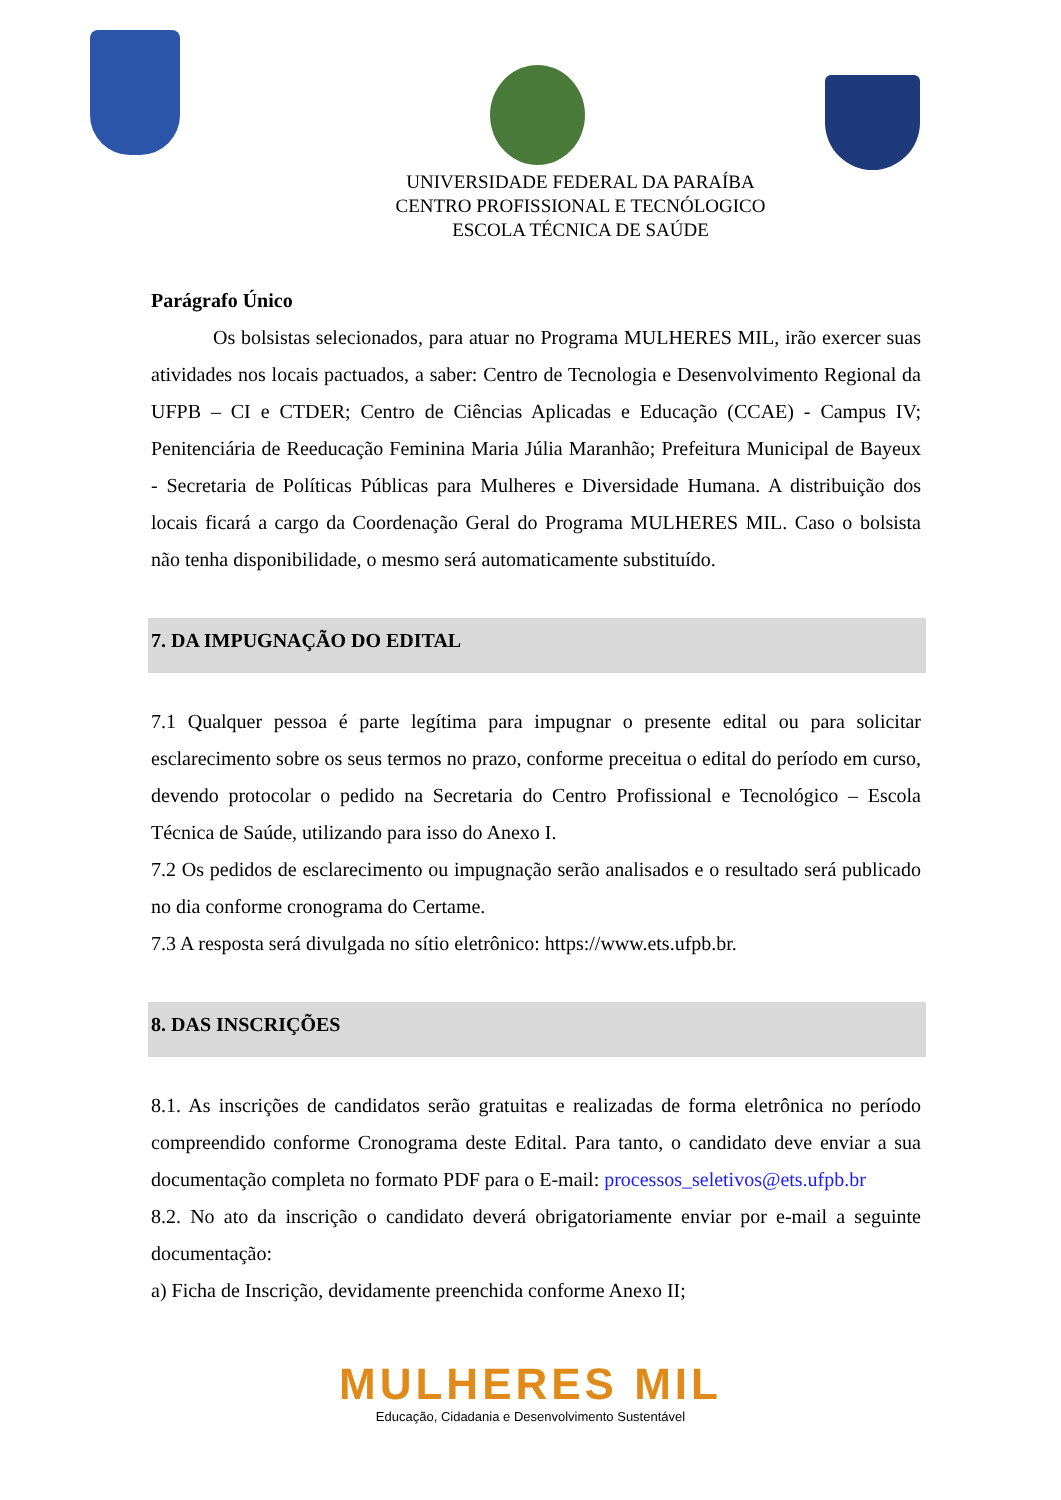UNIVERSIDADE FEDERAL DA PARAÍBA
CENTRO PROFISSIONAL E TECNÓLOGICO
ESCOLA TÉCNICA DE SAÚDE
Parágrafo Único
Os bolsistas selecionados, para atuar no Programa MULHERES MIL, irão exercer suas atividades nos locais pactuados, a saber: Centro de Tecnologia e Desenvolvimento Regional da UFPB – CI e CTDER; Centro de Ciências Aplicadas e Educação (CCAE) - Campus IV; Penitenciária de Reeducação Feminina Maria Júlia Maranhão; Prefeitura Municipal de Bayeux - Secretaria de Políticas Públicas para Mulheres e Diversidade Humana. A distribuição dos locais ficará a cargo da Coordenação Geral do Programa MULHERES MIL. Caso o bolsista não tenha disponibilidade, o mesmo será automaticamente substituído.
7. DA IMPUGNAÇÃO DO EDITAL
7.1 Qualquer pessoa é parte legítima para impugnar o presente edital ou para solicitar esclarecimento sobre os seus termos no prazo, conforme preceitua o edital do período em curso, devendo protocolar o pedido na Secretaria do Centro Profissional e Tecnológico – Escola Técnica de Saúde, utilizando para isso do Anexo I.
7.2 Os pedidos de esclarecimento ou impugnação serão analisados e o resultado será publicado no dia conforme cronograma do Certame.
7.3 A resposta será divulgada no sítio eletrônico: https://www.ets.ufpb.br.
8. DAS INSCRIÇÕES
8.1. As inscrições de candidatos serão gratuitas e realizadas de forma eletrônica no período compreendido conforme Cronograma deste Edital. Para tanto, o candidato deve enviar a sua documentação completa no formato PDF para o E-mail: processos_seletivos@ets.ufpb.br
8.2. No ato da inscrição o candidato deverá obrigatoriamente enviar por e-mail a seguinte documentação:
a) Ficha de Inscrição, devidamente preenchida conforme Anexo II;
MULHERES MIL
Educação, Cidadania e Desenvolvimento Sustentável